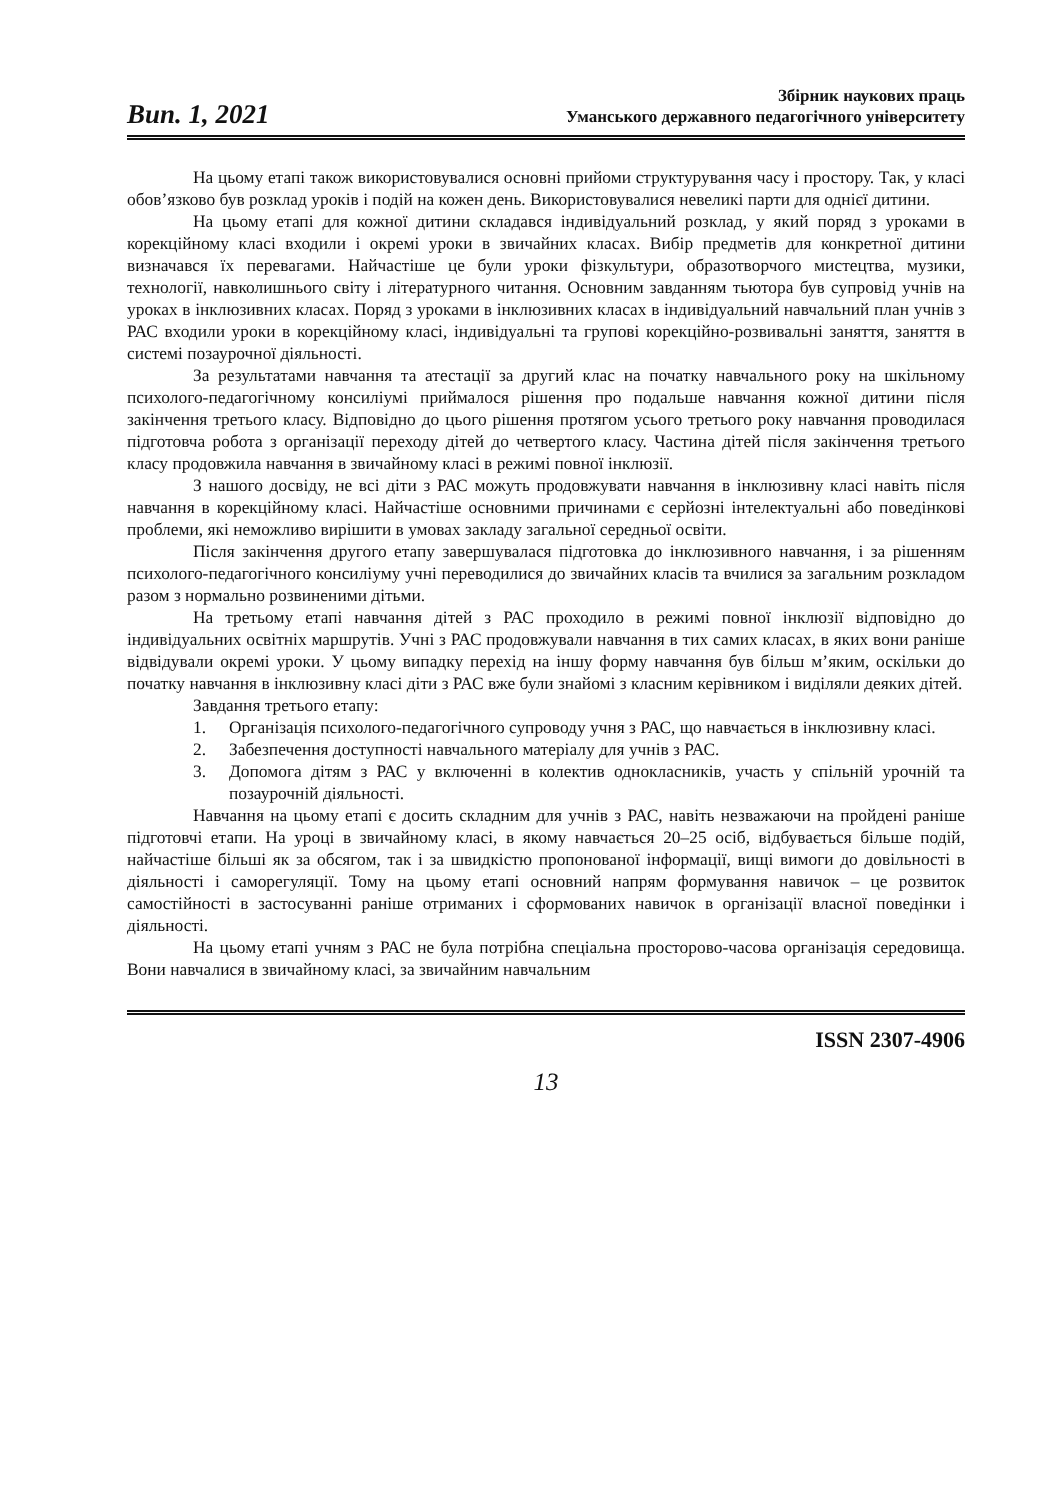Вип. 1, 2021
Збірник наукових праць
Уманського державного педагогічного університету
На цьому етапі також використовувалися основні прийоми структурування часу і простору. Так, у класі обов’язково був розклад уроків і подій на кожен день. Використовувалися невеликі парти для однієї дитини.
На цьому етапі для кожної дитини складався індивідуальний розклад, у який поряд з уроками в корекційному класі входили і окремі уроки в звичайних класах. Вибір предметів для конкретної дитини визначався їх перевагами. Найчастіше це були уроки фізкультури, образотворчого мистецтва, музики, технології, навколишнього світу і літературного читання. Основним завданням тьютора був супровід учнів на уроках в інклюзивних класах. Поряд з уроками в інклюзивних класах в індивідуальний навчальний план учнів з РАС входили уроки в корекційному класі, індивідуальні та групові корекційно-розвивальні заняття, заняття в системі позаурочної діяльності.
За результатами навчання та атестації за другий клас на початку навчального року на шкільному психолого-педагогічному консиліумі приймалося рішення про подальше навчання кожної дитини після закінчення третього класу. Відповідно до цього рішення протягом усього третього року навчання проводилася підготовча робота з організації переходу дітей до четвертого класу. Частина дітей після закінчення третього класу продовжила навчання в звичайному класі в режимі повної інклюзії.
З нашого досвіду, не всі діти з РАС можуть продовжувати навчання в інклюзивну класі навіть після навчання в корекційному класі. Найчастіше основними причинами є серйозні інтелектуальні або поведінкові проблеми, які неможливо вирішити в умовах закладу загальної середньої освіти.
Після закінчення другого етапу завершувалася підготовка до інклюзивного навчання, і за рішенням психолого-педагогічного консиліуму учні переводилися до звичайних класів та вчилися за загальним розкладом разом з нормально розвиненими дітьми.
На третьому етапі навчання дітей з РАС проходило в режимі повної інклюзії відповідно до індивідуальних освітніх маршрутів. Учні з РАС продовжували навчання в тих самих класах, в яких вони раніше відвідували окремі уроки. У цьому випадку перехід на іншу форму навчання був більш м’яким, оскільки до початку навчання в інклюзивну класі діти з РАС вже були знайомі з класним керівником і виділяли деяких дітей.
Завдання третього етапу:
1. Організація психолого-педагогічного супроводу учня з РАС, що навчається в інклюзивну класі.
2. Забезпечення доступності навчального матеріалу для учнів з РАС.
3. Допомога дітям з РАС у включенні в колектив однокласників, участь у спільній урочній та позаурочній діяльності.
Навчання на цьому етапі є досить складним для учнів з РАС, навіть незважаючи на пройдені раніше підготовчі етапи. На уроці в звичайному класі, в якому навчається 20–25 осіб, відбувається більше подій, найчастіше більші як за обсягом, так і за швидкістю пропонованої інформації, вищі вимоги до довільності в діяльності і саморегуляції. Тому на цьому етапі основний напрям формування навичок – це розвиток самостійності в застосуванні раніше отриманих і сформованих навичок в організації власної поведінки і діяльності.
На цьому етапі учням з РАС не була потрібна спеціальна просторово-часова організація середовища. Вони навчалися в звичайному класі, за звичайним навчальним
ISSN 2307-4906
13